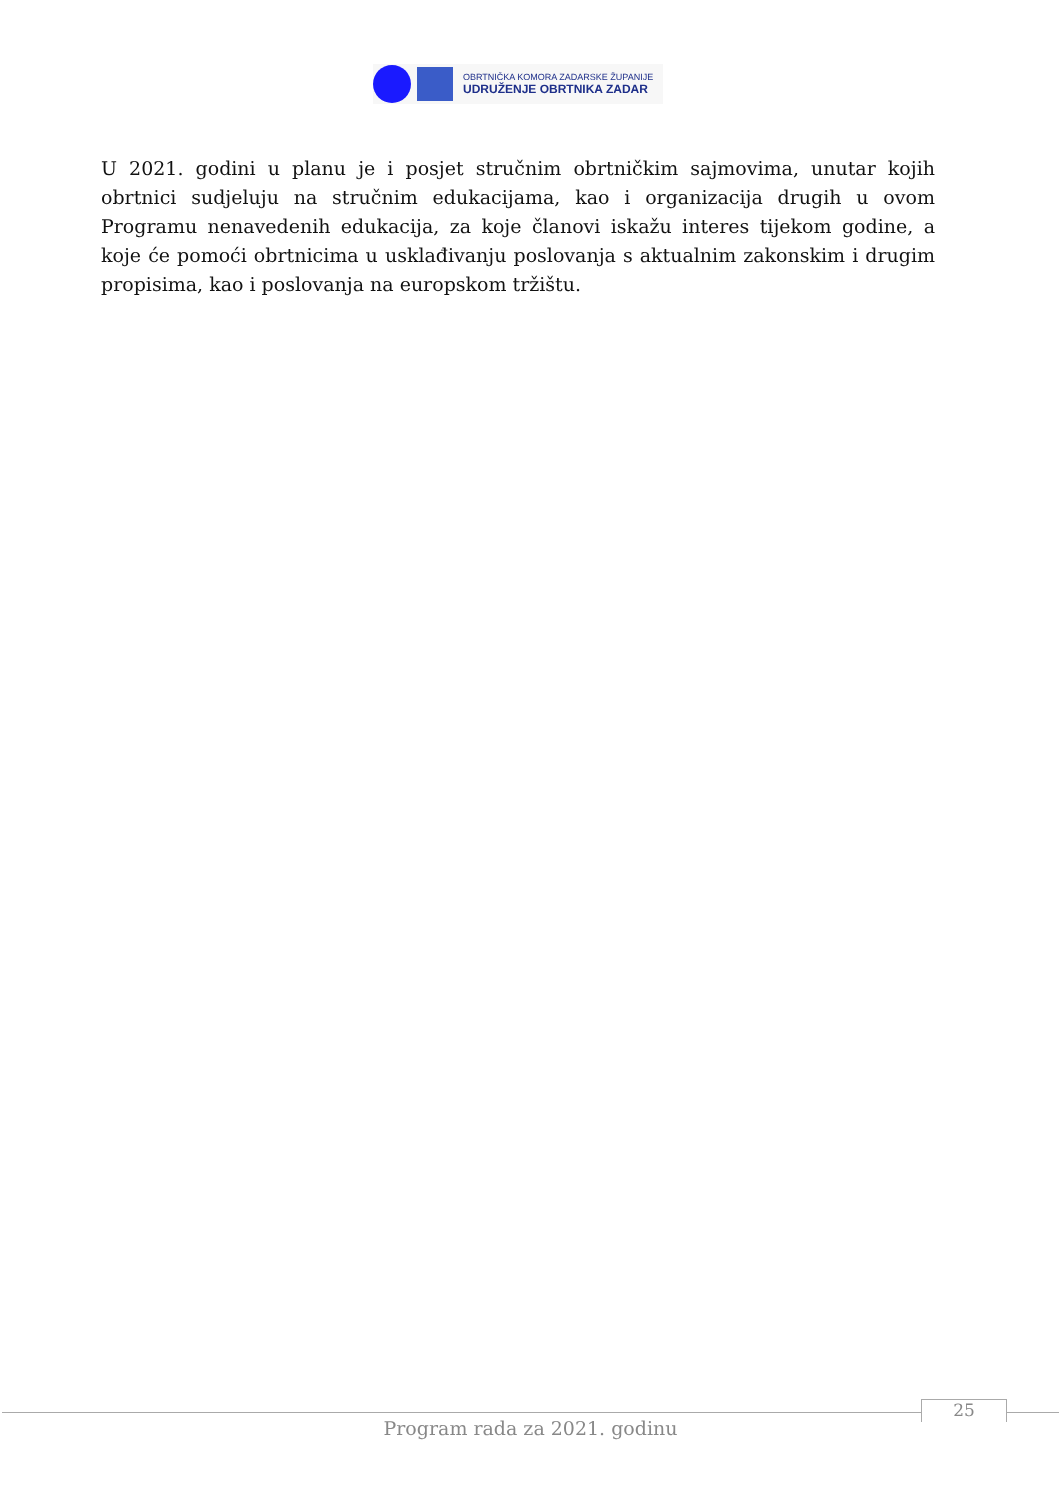OBRTNIČKA KOMORA ZADARSKE ŽUPANIJE
UDRUŽENJE OBRTNIKA ZADAR
U 2021. godini u planu je i posjet stručnim obrtničkim sajmovima, unutar kojih obrtnici sudjeluju na stručnim edukacijama, kao i organizacija drugih u ovom Programu nenavedenih edukacija, za koje članovi iskažu interes tijekom godine, a koje će pomoći obrtnicima u usklađivanju poslovanja s aktualnim zakonskim i drugim propisima, kao i poslovanja na europskom tržištu.
25
Program rada za 2021. godinu